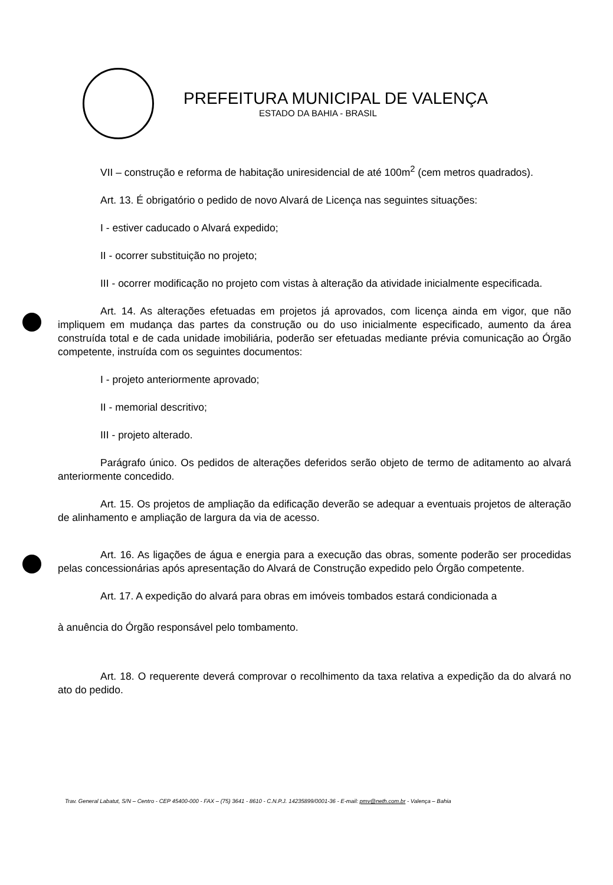PREFEITURA MUNICIPAL DE VALENÇA
ESTADO DA BAHIA - BRASIL
VII – construção e reforma de habitação uniresidencial de até 100m<sup>2</sup> (cem metros quadrados).
Art. 13. É obrigatório o pedido de novo Alvará de Licença nas seguintes situações:
I - estiver caducado o Alvará expedido;
II - ocorrer substituição no projeto;
III - ocorrer modificação no projeto com vistas à alteração da atividade inicialmente especificada.
Art. 14. As alterações efetuadas em projetos já aprovados, com licença ainda em vigor, que não impliquem em mudança das partes da construção ou do uso inicialmente especificado, aumento da área construída total e de cada unidade imobiliária, poderão ser efetuadas mediante prévia comunicação ao Órgão competente, instruída com os seguintes documentos:
I - projeto anteriormente aprovado;
II - memorial descritivo;
III - projeto alterado.
Parágrafo único. Os pedidos de alterações deferidos serão objeto de termo de aditamento ao alvará anteriormente concedido.
Art. 15. Os projetos de ampliação da edificação deverão se adequar a eventuais projetos de alteração de alinhamento e ampliação de largura da via de acesso.
Art. 16. As ligações de água e energia para a execução das obras, somente poderão ser procedidas pelas concessionárias após apresentação do Alvará de Construção expedido pelo Órgão competente.
Art. 17. A expedição do alvará para obras em imóveis tombados estará condicionada a
à anuência do Órgão responsável pelo tombamento.
Art. 18. O requerente deverá comprovar o recolhimento da taxa relativa a expedição da do alvará no ato do pedido.
Trav. General Labatut, S/N – Centro - CEP 45400-000 - FAX – (75) 3641 - 8610 - C.N.P.J. 14235899/0001-36 - E-mail: pmv@neth.com.br - Valença – Bahia